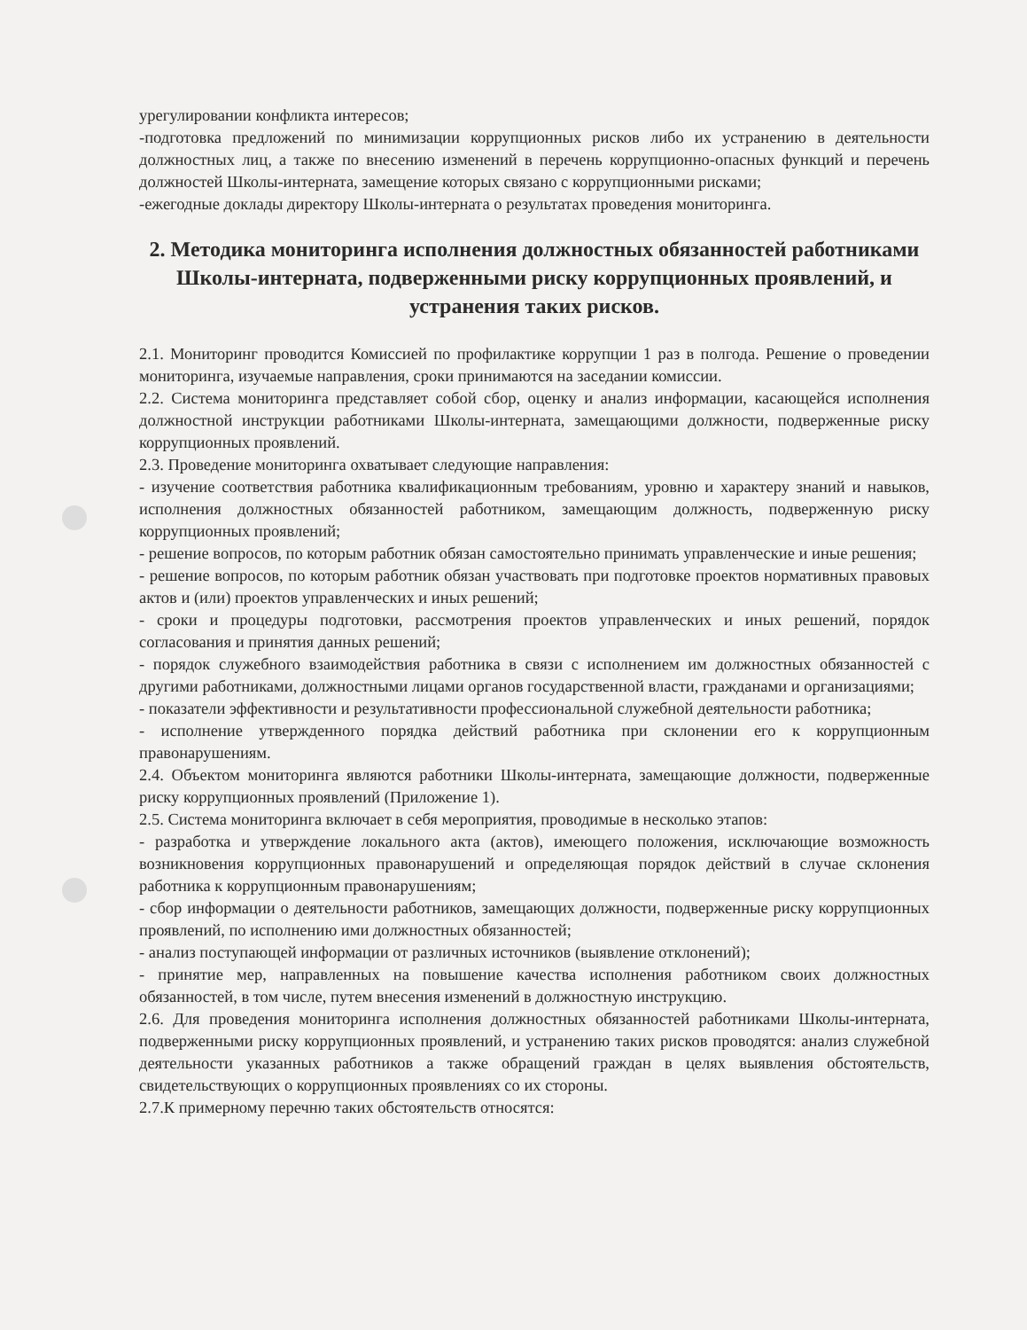урегулировании конфликта интересов;
-подготовка предложений по минимизации коррупционных рисков либо их устранению в деятельности должностных лиц, а также по внесению изменений в перечень коррупционно-опасных функций и перечень должностей Школы-интерната, замещение которых связано с коррупционными рисками;
-ежегодные доклады директору Школы-интерната о результатах проведения мониторинга.
2. Методика мониторинга исполнения должностных обязанностей работниками Школы-интерната, подверженными риску коррупционных проявлений, и устранения таких рисков.
2.1. Мониторинг проводится Комиссией по профилактике коррупции 1 раз в полгода. Решение о проведении мониторинга, изучаемые направления, сроки принимаются на заседании комиссии.
2.2. Система мониторинга представляет собой сбор, оценку и анализ информации, касающейся исполнения должностной инструкции работниками Школы-интерната, замещающими должности, подверженные риску коррупционных проявлений.
2.3. Проведение мониторинга охватывает следующие направления:
- изучение соответствия работника квалификационным требованиям, уровню и характеру знаний и навыков, исполнения должностных обязанностей работником, замещающим должность, подверженную риску коррупционных проявлений;
- решение вопросов, по которым работник обязан самостоятельно принимать управленческие и иные решения;
- решение вопросов, по которым работник обязан участвовать при подготовке проектов нормативных правовых актов и (или) проектов управленческих и иных решений;
- сроки и процедуры подготовки, рассмотрения проектов управленческих и иных решений, порядок согласования и принятия данных решений;
- порядок служебного взаимодействия работника в связи с исполнением им должностных обязанностей с другими работниками, должностными лицами органов государственной власти, гражданами и организациями;
- показатели эффективности и результативности профессиональной служебной деятельности работника;
- исполнение утвержденного порядка действий работника при склонении его к коррупционным правонарушениям.
2.4. Объектом мониторинга являются работники Школы-интерната, замещающие должности, подверженные риску коррупционных проявлений (Приложение 1).
2.5. Система мониторинга включает в себя мероприятия, проводимые в несколько этапов:
- разработка и утверждение локального акта (актов), имеющего положения, исключающие возможность возникновения коррупционных правонарушений и определяющая порядок действий в случае склонения работника к коррупционным правонарушениям;
- сбор информации о деятельности работников, замещающих должности, подверженные риску коррупционных проявлений, по исполнению ими должностных обязанностей;
- анализ поступающей информации от различных источников (выявление отклонений);
- принятие мер, направленных на повышение качества исполнения работником своих должностных обязанностей, в том числе, путем внесения изменений в должностную инструкцию.
2.6. Для проведения мониторинга исполнения должностных обязанностей работниками Школы-интерната, подверженными риску коррупционных проявлений, и устранению таких рисков проводятся: анализ служебной деятельности указанных работников а также обращений граждан в целях выявления обстоятельств, свидетельствующих о коррупционных проявлениях со их стороны.
2.7.К примерному перечню таких обстоятельств относятся: